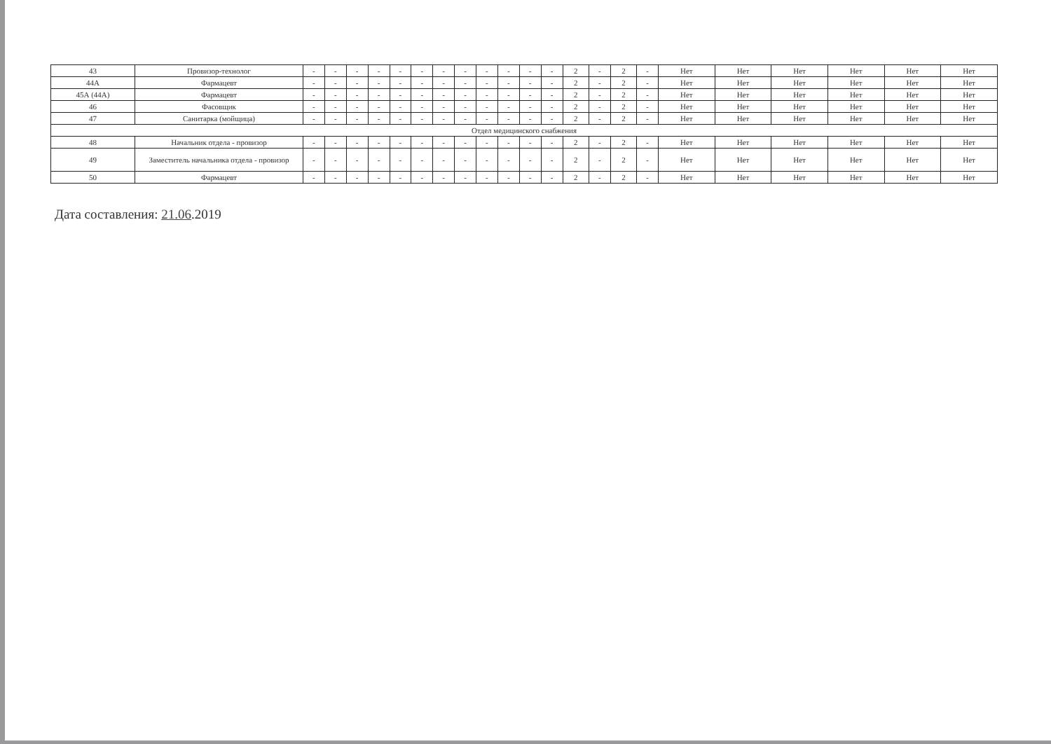| 43 | Провизор-технолог | - | - | - | - | - | - | - | - | - | - | - | - | 2 | - | 2 | - | Нет | Нет | Нет | Нет | Нет | Нет |
| 44А | Фармацевт | - | - | - | - | - | - | - | - | - | - | - | - | 2 | - | 2 | - | Нет | Нет | Нет | Нет | Нет | Нет |
| 45А (44А) | Фармацевт | - | - | - | - | - | - | - | - | - | - | - | - | 2 | - | 2 | - | Нет | Нет | Нет | Нет | Нет | Нет |
| 46 | Фасовщик | - | - | - | - | - | - | - | - | - | - | - | - | 2 | - | 2 | - | Нет | Нет | Нет | Нет | Нет | Нет |
| 47 | Санитарка (мойщица) | - | - | - | - | - | - | - | - | - | - | - | - | 2 | - | 2 | - | Нет | Нет | Нет | Нет | Нет | Нет |
| Отдел медицинского снабжения | | | | | | | | | | | | | | | | | | | | | | | |
| 48 | Начальник отдела - провизор | - | - | - | - | - | - | - | - | - | - | - | - | 2 | - | 2 | - | Нет | Нет | Нет | Нет | Нет | Нет |
| 49 | Заместитель начальника отдела - провизор | - | - | - | - | - | - | - | - | - | - | - | - | 2 | - | 2 | - | Нет | Нет | Нет | Нет | Нет | Нет |
| 50 | Фармацевт | - | - | - | - | - | - | - | - | - | - | - | - | 2 | - | 2 | - | Нет | Нет | Нет | Нет | Нет | Нет |
Дата составления: 21.06.2019